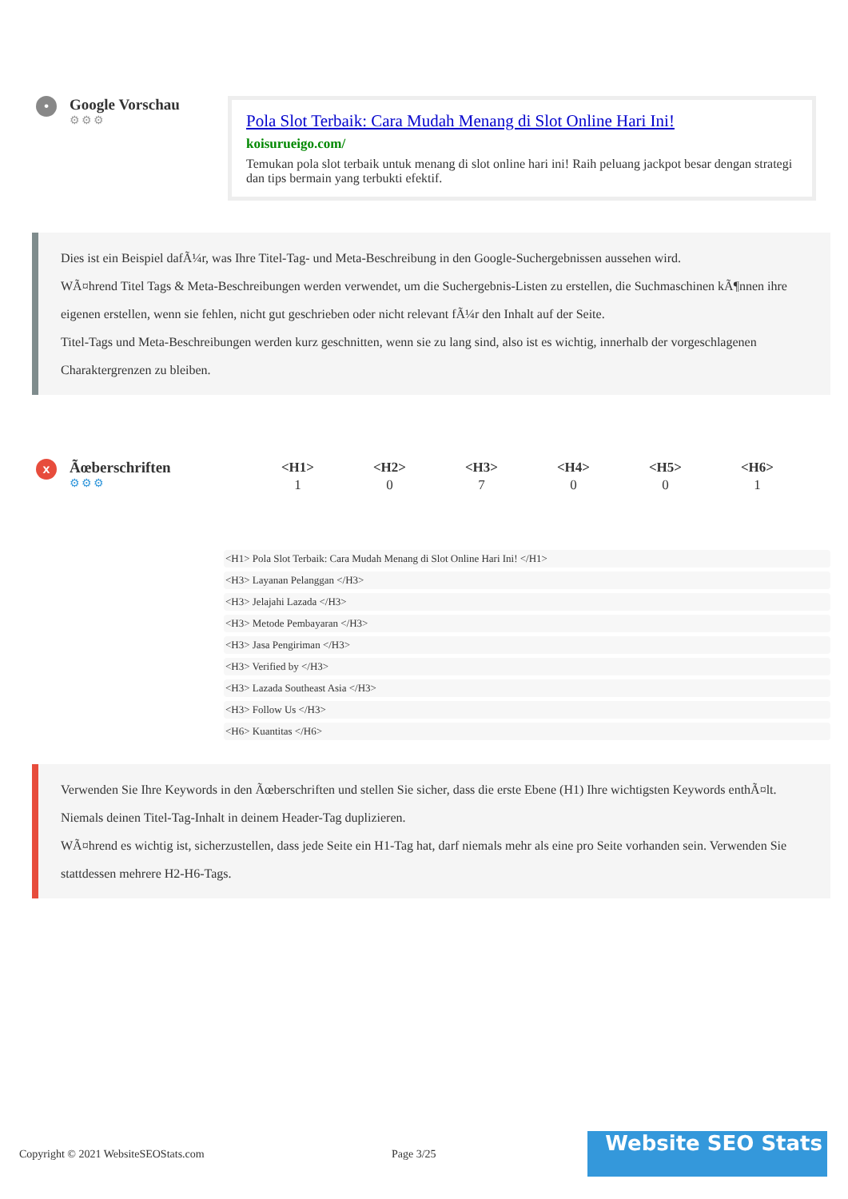•
Google Vorschau
⚙⚙⚙
Pola Slot Terbaik: Cara Mudah Menang di Slot Online Hari Ini!
koisurueigo.com/
Temukan pola slot terbaik untuk menang di slot online hari ini! Raih peluang jackpot besar dengan strategi dan tips bermain yang terbukti efektif.
Dies ist ein Beispiel dafÃ¼r, was Ihre Titel-Tag- und Meta-Beschreibung in den Google-Suchergebnissen aussehen wird.
WÃ¤hrend Titel Tags & Meta-Beschreibungen werden verwendet, um die Suchergebnis-Listen zu erstellen, die Suchmaschinen kÃ¶nnen ihre eigenen erstellen, wenn sie fehlen, nicht gut geschrieben oder nicht relevant fÃ¼r den Inhalt auf der Seite.
Titel-Tags und Meta-Beschreibungen werden kurz geschnitten, wenn sie zu lang sind, also ist es wichtig, innerhalb der vorgeschlagenen Charaktergrenzen zu bleiben.
x
Ãœberschriften
⚙⚙⚙
| <H1> | <H2> | <H3> | <H4> | <H5> | <H6> |
| --- | --- | --- | --- | --- | --- |
| 1 | 0 | 7 | 0 | 0 | 1 |
<H1> Pola Slot Terbaik: Cara Mudah Menang di Slot Online Hari Ini! </H1>
<H3> Layanan Pelanggan </H3>
<H3> Jelajahi Lazada </H3>
<H3> Metode Pembayaran </H3>
<H3> Jasa Pengiriman </H3>
<H3> Verified by </H3>
<H3> Lazada Southeast Asia </H3>
<H3> Follow Us </H3>
<H6> Kuantitas </H6>
Verwenden Sie Ihre Keywords in den Ãœberschriften und stellen Sie sicher, dass die erste Ebene (H1) Ihre wichtigsten Keywords enthÃ¤lt. Niemals deinen Titel-Tag-Inhalt in deinem Header-Tag duplizieren.
WÃ¤hrend es wichtig ist, sicherzustellen, dass jede Seite ein H1-Tag hat, darf niemals mehr als eine pro Seite vorhanden sein. Verwenden Sie stattdessen mehrere H2-H6-Tags.
Copyright © 2021 WebsiteSEOStats.com Page 3/25
Website SEO Stats